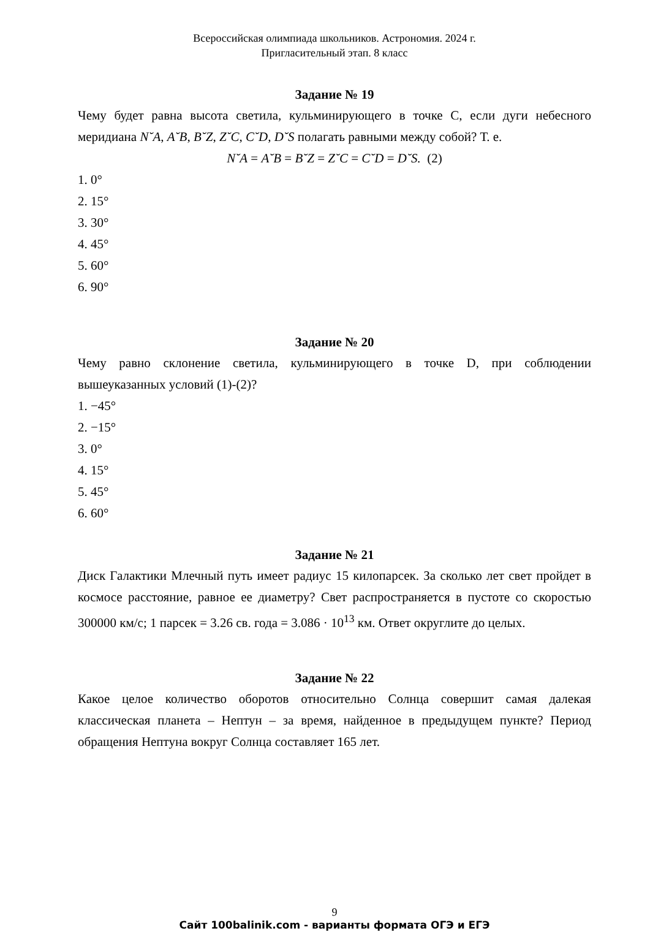Всероссийская олимпиада школьников. Астрономия. 2024 г.
Пригласительный этап. 8 класс
Задание № 19
Чему будет равна высота светила, кульминирующего в точке C, если дуги небесного меридиана N˘A, A˘B, B˘Z, Z˘C, C˘D, D˘S полагать равными между собой? Т. е.
N˘A = A˘B = B˘Z = Z˘C = C˘D = D˘S. (2)
1. 0°
2. 15°
3. 30°
4. 45°
5. 60°
6. 90°
Задание № 20
Чему равно склонение светила, кульминирующего в точке D, при соблюдении вышеуказанных условий (1)-(2)?
1. −45°
2. −15°
3. 0°
4. 15°
5. 45°
6. 60°
Задание № 21
Диск Галактики Млечный путь имеет радиус 15 килопарсек. За сколько лет свет пройдет в космосе расстояние, равное ее диаметру? Свет распространяется в пустоте со скоростью 300000 км/с; 1 парсек = 3.26 св. года = 3.086 · 10<sup>13</sup> км. Ответ округлите до целых.
Задание № 22
Какое целое количество оборотов относительно Солнца совершит самая далекая классическая планета – Нептун – за время, найденное в предыдущем пункте? Период обращения Нептуна вокруг Солнца составляет 165 лет.
9
Сайт 100balinik.com - варианты формата ОГЭ и ЕГЭ